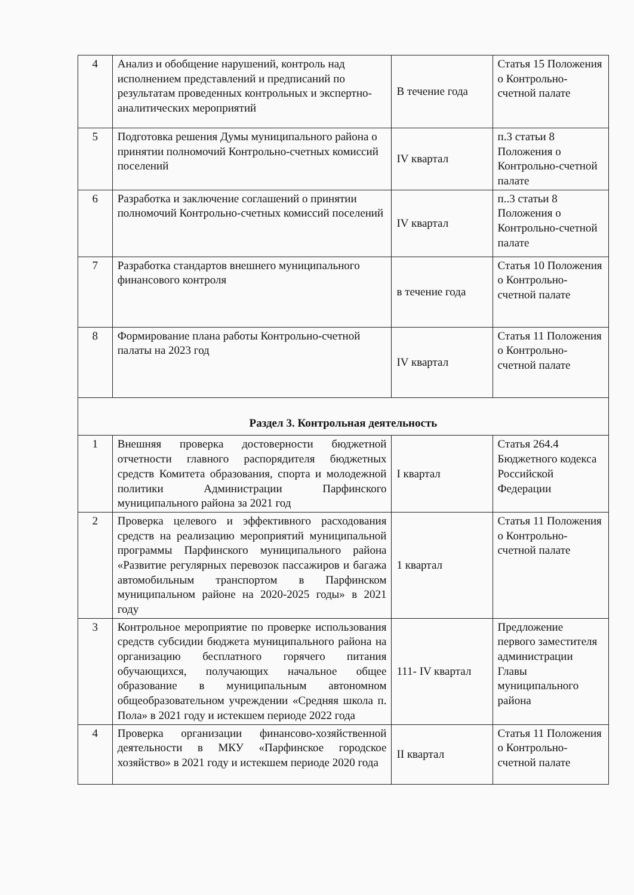| 4 | Анализ и обобщение нарушений, контроль над исполнением представлений и предписаний по результатам проведенных контрольных и экспертно-аналитических мероприятий | В течение года | Статья 15 Положения о Контрольно-счетной палате |
| 5 | Подготовка решения Думы муниципального района о принятии полномочий Контрольно-счетных комиссий поселений | IV квартал | п.3 статьи 8 Положения о Контрольно-счетной палате |
| 6 | Разработка и заключение соглашений о принятии полномочий Контрольно-счетных комиссий поселений | IV квартал | п..3 статьи 8 Положения о Контрольно-счетной палате |
| 7 | Разработка стандартов внешнего муниципального финансового контроля | в течение года | Статья 10 Положения о Контрольно-счетной палате |
| 8 | Формирование плана работы Контрольно-счетной палаты на 2023 год | IV квартал | Статья 11 Положения о Контрольно-счетной палате |
| Раздел 3. Контрольная деятельность | | | |
| 1 | Внешняя проверка достоверности бюджетной отчетности главного распорядителя бюджетных средств Комитета образования, спорта и молодежной политики Администрации Парфинского муниципального района за 2021 год | I квартал | Статья 264.4 Бюджетного кодекса Российской Федерации |
| 2 | Проверка целевого и эффективного расходования средств на реализацию мероприятий муниципальной программы Парфинского муниципального района «Развитие регулярных перевозок пассажиров и багажа автомобильным транспортом в Парфинском муниципальном районе на 2020-2025 годы» в 2021 году | 1 квартал | Статья 11 Положения о Контрольно-счетной палате |
| 3 | Контрольное мероприятие по проверке использования средств субсидии бюджета муниципального района на организацию бесплатного горячего питания обучающихся, получающих начальное общее образование в муниципальным автономном общеобразовательном учреждении «Средняя школа п. Пола» в 2021 году и истекшем периоде 2022 года | 111- IV квартал | Предложение первого заместителя администрации Главы муниципального района |
| 4 | Проверка организации финансово-хозяйственной деятельности в МКУ «Парфинское городское хозяйство» в 2021 году и истекшем периоде 2020 года | II квартал | Статья 11 Положения о Контрольно-счетной палате |